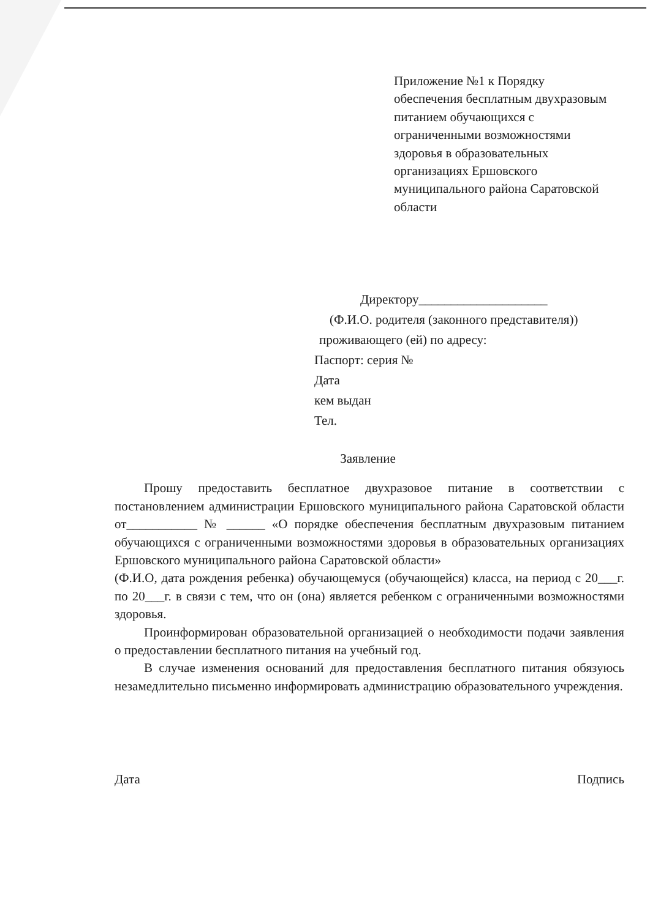Приложение №1 к Порядку обеспечения бесплатным двухразовым питанием обучающихся с ограниченными возможностями здоровья в образовательных организациях Ершовского муниципального района Саратовской области
Директору____________________
(Ф.И.О. родителя (законного представителя))
проживающего (ей) по адресу:
Паспорт: серия №
Дата
кем выдан
Тел.
Заявление
Прошу предоставить бесплатное двухразовое питание в соответствии с постановлением администрации Ершовского муниципального района Саратовской области от___________ № ______ «О порядке обеспечения бесплатным двухразовым питанием обучающихся с ограниченными возможностями здоровья в образовательных организациях Ершовского муниципального района Саратовской области»
(Ф.И.О, дата рождения ребенка) обучающемуся (обучающейся) класса, на период с 20___г. по 20___г. в связи с тем, что он (она) является ребенком с ограниченными возможностями здоровья.
Проинформирован образовательной организацией о необходимости подачи заявления о предоставлении бесплатного питания на учебный год.
В случае изменения оснований для предоставления бесплатного питания обязуюсь незамедлительно письменно информировать администрацию образовательного учреждения.
Дата Подпись